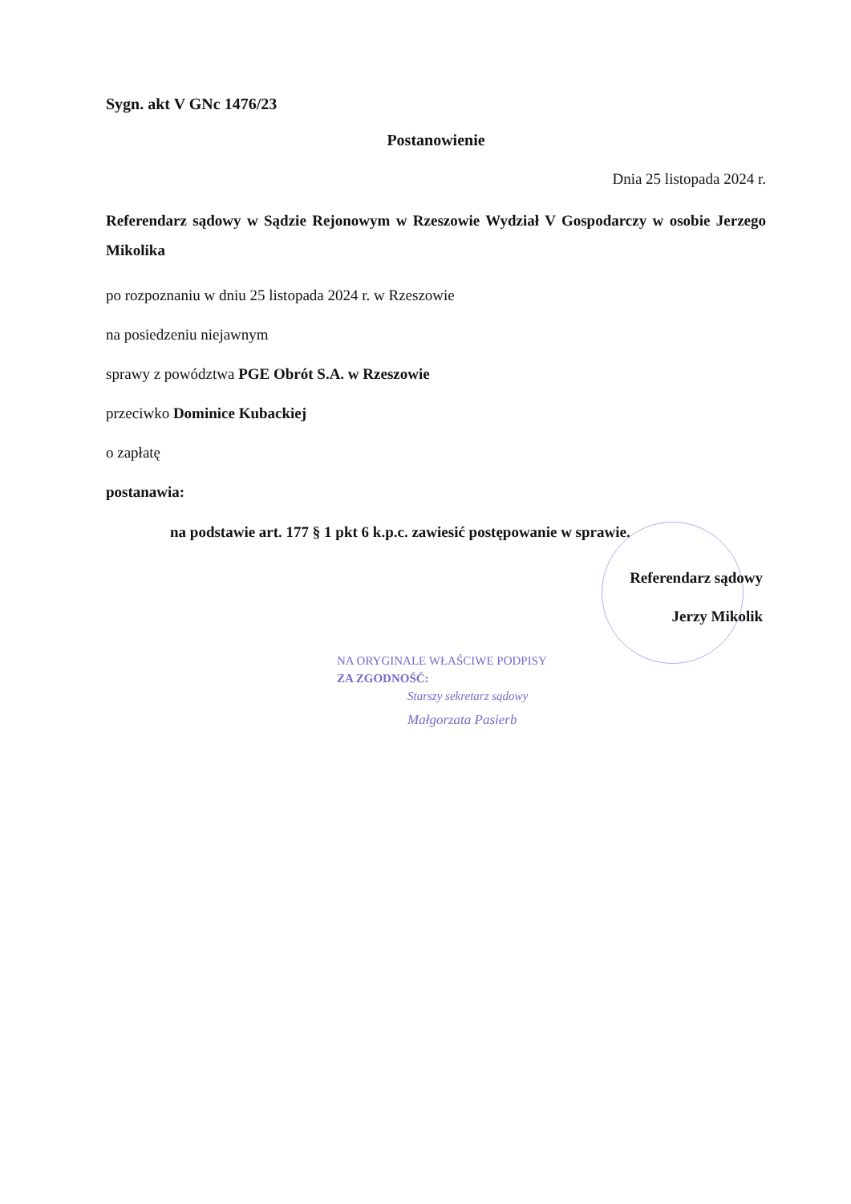Sygn. akt V GNc 1476/23
Postanowienie
Dnia 25 listopada 2024 r.
Referendarz sądowy w Sądzie Rejonowym w Rzeszowie Wydział V Gospodarczy w osobie Jerzego Mikolika
po rozpoznaniu w dniu 25 listopada 2024 r. w Rzeszowie
na posiedzeniu niejawnym
sprawy z powództwa PGE Obrót S.A. w Rzeszowie
przeciwko Dominice Kubackiej
o zapłatę
postanawia:
na podstawie art. 177 § 1 pkt 6 k.p.c. zawiesić postępowanie w sprawie.
Referendarz sądowy
Jerzy Mikolik
NA ORYGINALE WŁAŚCIWE PODPISY
ZA ZGODNOŚĆ:
Starszy sekretarz sądowy
Małgorzata Pasierb